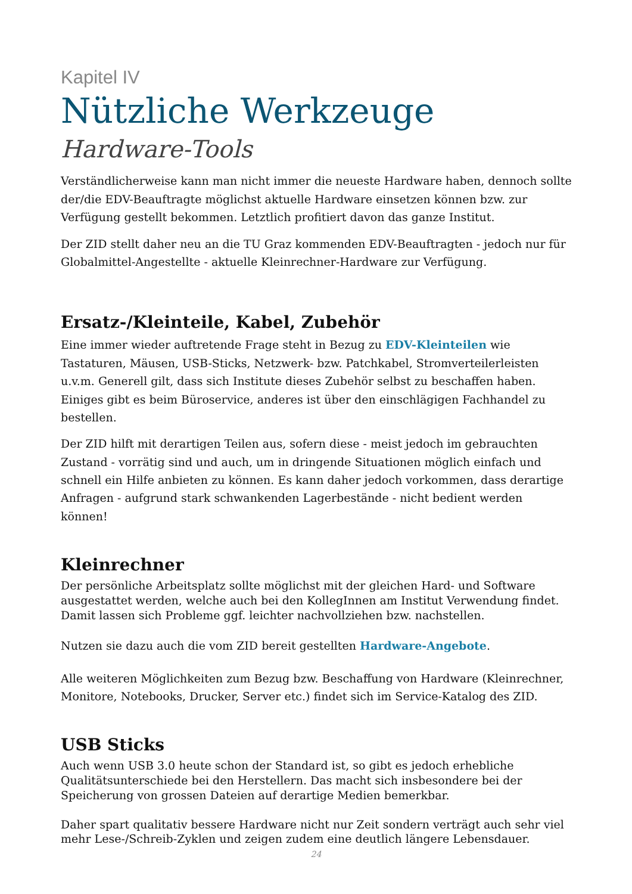Kapitel IV
Nützliche Werkzeuge
Hardware-Tools
Verständlicherweise kann man nicht immer die neueste Hardware haben, dennoch sollte der/die EDV-Beauftragte möglichst aktuelle Hardware einsetzen können bzw. zur Verfügung gestellt bekommen. Letztlich profitiert davon das ganze Institut.
Der ZID stellt daher neu an die TU Graz kommenden EDV-Beauftragten - jedoch nur für Globalmittel-Angestellte - aktuelle Kleinrechner-Hardware zur Verfügung.
Ersatz-/Kleinteile, Kabel, Zubehör
Eine immer wieder auftretende Frage steht in Bezug zu EDV-Kleinteilen wie Tastaturen, Mäusen, USB-Sticks, Netzwerk- bzw. Patchkabel, Stromverteilerleisten u.v.m. Generell gilt, dass sich Institute dieses Zubehör selbst zu beschaffen haben. Einiges gibt es beim Büroservice, anderes ist über den einschlägigen Fachhandel zu bestellen.
Der ZID hilft mit derartigen Teilen aus, sofern diese - meist jedoch im gebrauchten Zustand - vorrätig sind und auch, um in dringende Situationen möglich einfach und schnell ein Hilfe anbieten zu können. Es kann daher jedoch vorkommen, dass derartige Anfragen - aufgrund stark schwankenden Lagerbestände - nicht bedient werden können!
Kleinrechner
Der persönliche Arbeitsplatz sollte möglichst mit der gleichen Hard- und Software ausgestattet werden, welche auch bei den KollegInnen am Institut Verwendung findet. Damit lassen sich Probleme ggf. leichter nachvollziehen bzw. nachstellen.
Nutzen sie dazu auch die vom ZID bereit gestellten Hardware-Angebote.
Alle weiteren Möglichkeiten zum Bezug bzw. Beschaffung von Hardware (Kleinrechner, Monitore, Notebooks, Drucker, Server etc.) findet sich im Service-Katalog des ZID.
USB Sticks
Auch wenn USB 3.0 heute schon der Standard ist, so gibt es jedoch erhebliche Qualitätsunterschiede bei den Herstellern. Das macht sich insbesondere bei der Speicherung von grossen Dateien auf derartige Medien bemerkbar.
Daher spart qualitativ bessere Hardware nicht nur Zeit sondern verträgt auch sehr viel mehr Lese-/Schreib-Zyklen und zeigen zudem eine deutlich längere Lebensdauer.
24